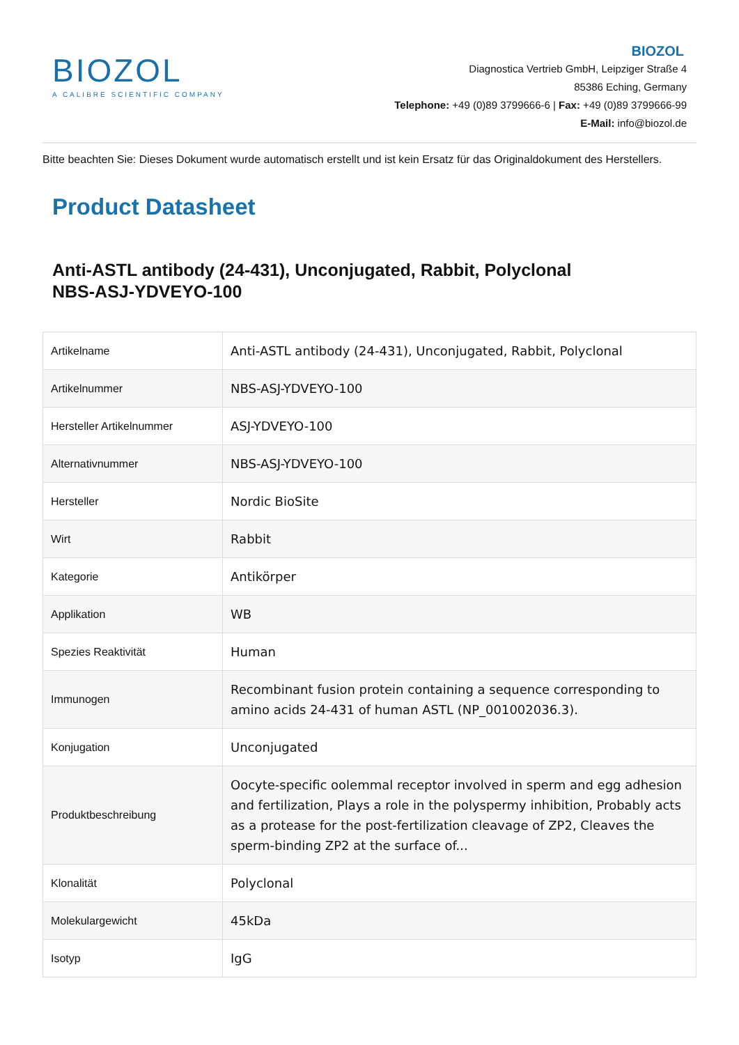BIOZOL
A CALIBRE SCIENTIFIC COMPANY
BIOZOL
Diagnostica Vertrieb GmbH, Leipziger Straße 4
85386 Eching, Germany
Telephone: +49 (0)89 3799666-6 | Fax: +49 (0)89 3799666-99
E-Mail: info@biozol.de
Bitte beachten Sie: Dieses Dokument wurde automatisch erstellt und ist kein Ersatz für das Originaldokument des Herstellers.
Product Datasheet
Anti-ASTL antibody (24-431), Unconjugated, Rabbit, Polyclonal
NBS-ASJ-YDVEYO-100
| Artikelname | Anti-ASTL antibody (24-431), Unconjugated, Rabbit, Polyclonal |
| Artikelnummer | NBS-ASJ-YDVEYO-100 |
| Hersteller Artikelnummer | ASJ-YDVEYO-100 |
| Alternativnummer | NBS-ASJ-YDVEYO-100 |
| Hersteller | Nordic BioSite |
| Wirt | Rabbit |
| Kategorie | Antikörper |
| Applikation | WB |
| Spezies Reaktivität | Human |
| Immunogen | Recombinant fusion protein containing a sequence corresponding to amino acids 24-431 of human ASTL (NP_001002036.3). |
| Konjugation | Unconjugated |
| Produktbeschreibung | Oocyte-specific oolemmal receptor involved in sperm and egg adhesion and fertilization, Plays a role in the polyspermy inhibition, Probably acts as a protease for the post-fertilization cleavage of ZP2, Cleaves the sperm-binding ZP2 at the surface of... |
| Klonalität | Polyclonal |
| Molekulargewicht | 45kDa |
| Isotyp | IgG |